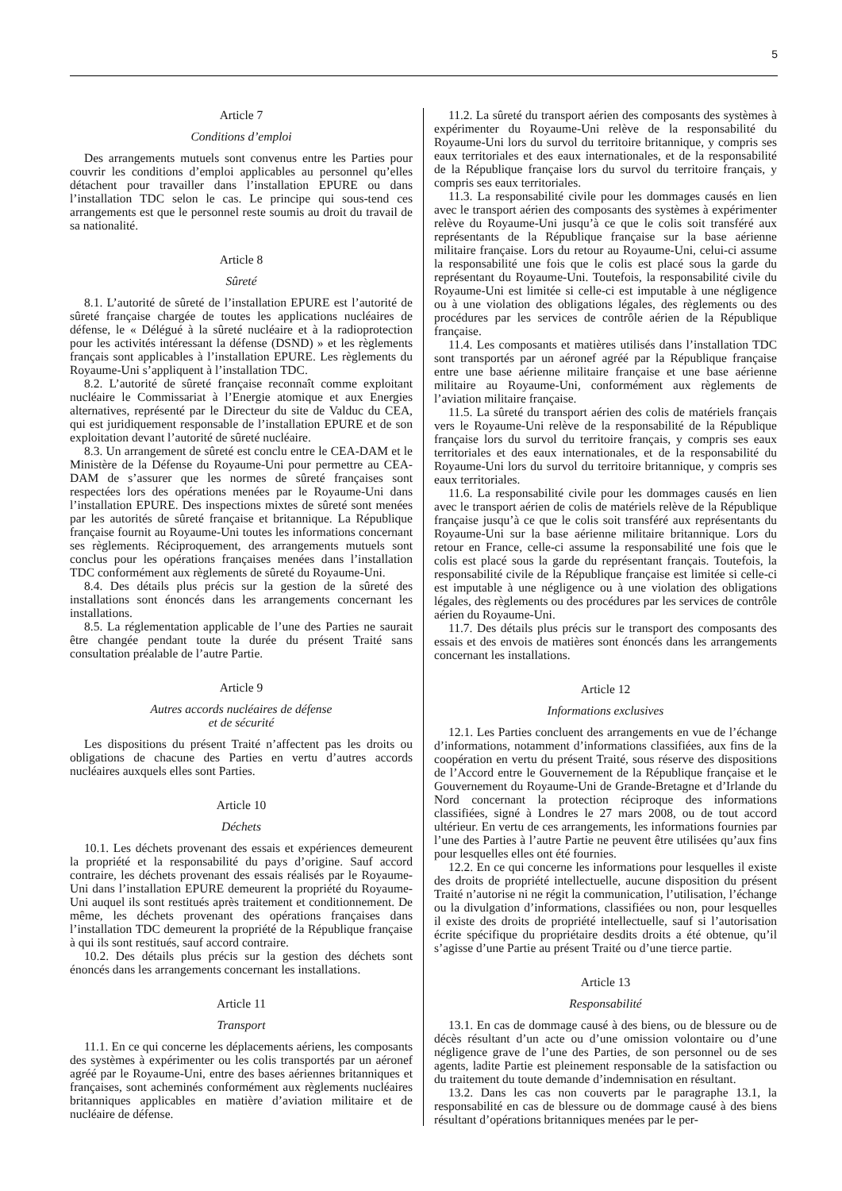5
Article 7
Conditions d’emploi
Des arrangements mutuels sont convenus entre les Parties pour couvrir les conditions d’emploi applicables au personnel qu’elles détachent pour travailler dans l’installation EPURE ou dans l’installation TDC selon le cas. Le principe qui sous-tend ces arrangements est que le personnel reste soumis au droit du travail de sa nationalité.
Article 8
Sûreté
8.1. L’autorité de sûreté de l’installation EPURE est l’autorité de sûreté française chargée de toutes les applications nucléaires de défense, le « Délégué à la sûreté nucléaire et à la radioprotection pour les activités intéressant la défense (DSND) » et les règlements français sont applicables à l’installation EPURE. Les règlements du Royaume-Uni s’appliquent à l’installation TDC.
8.2. L’autorité de sûreté française reconnaît comme exploitant nucléaire le Commissariat à l’Energie atomique et aux Energies alternatives, représenté par le Directeur du site de Valduc du CEA, qui est juridiquement responsable de l’installation EPURE et de son exploitation devant l’autorité de sûreté nucléaire.
8.3. Un arrangement de sûreté est conclu entre le CEA-DAM et le Ministère de la Défense du Royaume-Uni pour permettre au CEA-DAM de s’assurer que les normes de sûreté françaises sont respectées lors des opérations menées par le Royaume-Uni dans l’installation EPURE. Des inspections mixtes de sûreté sont menées par les autorités de sûreté française et britannique. La République française fournit au Royaume-Uni toutes les informations concernant ses règlements. Réciproquement, des arrangements mutuels sont conclus pour les opérations françaises menées dans l’installation TDC conformément aux règlements de sûreté du Royaume-Uni.
8.4. Des détails plus précis sur la gestion de la sûreté des installations sont énoncés dans les arrangements concernant les installations.
8.5. La réglementation applicable de l’une des Parties ne saurait être changée pendant toute la durée du présent Traité sans consultation préalable de l’autre Partie.
Article 9
Autres accords nucléaires de défense
et de sécurité
Les dispositions du présent Traité n’affectent pas les droits ou obligations de chacune des Parties en vertu d’autres accords nucléaires auxquels elles sont Parties.
Article 10
Déchets
10.1. Les déchets provenant des essais et expériences demeurent la propriété et la responsabilité du pays d’origine. Sauf accord contraire, les déchets provenant des essais réalisés par le Royaume-Uni dans l’installation EPURE demeurent la propriété du Royaume-Uni auquel ils sont restitués après traitement et conditionnement. De même, les déchets provenant des opérations françaises dans l’installation TDC demeurent la propriété de la République française à qui ils sont restitués, sauf accord contraire.
10.2. Des détails plus précis sur la gestion des déchets sont énoncés dans les arrangements concernant les installations.
Article 11
Transport
11.1. En ce qui concerne les déplacements aériens, les composants des systèmes à expérimenter ou les colis transportés par un aéronef agréé par le Royaume-Uni, entre des bases aériennes britanniques et françaises, sont acheminés conformément aux règlements nucléaires britanniques applicables en matière d’aviation militaire et de nucléaire de défense.
11.2. La sûreté du transport aérien des composants des systèmes à expérimenter du Royaume-Uni relève de la responsabilité du Royaume-Uni lors du survol du territoire britannique, y compris ses eaux territoriales et des eaux internationales, et de la responsabilité de la République française lors du survol du territoire français, y compris ses eaux territoriales.
11.3. La responsabilité civile pour les dommages causés en lien avec le transport aérien des composants des systèmes à expérimenter relève du Royaume-Uni jusqu’à ce que le colis soit transféré aux représentants de la République française sur la base aérienne militaire française. Lors du retour au Royaume-Uni, celui-ci assume la responsabilité une fois que le colis est placé sous la garde du représentant du Royaume-Uni. Toutefois, la responsabilité civile du Royaume-Uni est limitée si celle-ci est imputable à une négligence ou à une violation des obligations légales, des règlements ou des procédures par les services de contrôle aérien de la République française.
11.4. Les composants et matières utilisés dans l’installation TDC sont transportés par un aéronef agréé par la République française entre une base aérienne militaire française et une base aérienne militaire au Royaume-Uni, conformément aux règlements de l’aviation militaire française.
11.5. La sûreté du transport aérien des colis de matériels français vers le Royaume-Uni relève de la responsabilité de la République française lors du survol du territoire français, y compris ses eaux territoriales et des eaux internationales, et de la responsabilité du Royaume-Uni lors du survol du territoire britannique, y compris ses eaux territoriales.
11.6. La responsabilité civile pour les dommages causés en lien avec le transport aérien de colis de matériels relève de la République française jusqu’à ce que le colis soit transféré aux représentants du Royaume-Uni sur la base aérienne militaire britannique. Lors du retour en France, celle-ci assume la responsabilité une fois que le colis est placé sous la garde du représentant français. Toutefois, la responsabilité civile de la République française est limitée si celle-ci est imputable à une négligence ou à une violation des obligations légales, des règlements ou des procédures par les services de contrôle aérien du Royaume-Uni.
11.7. Des détails plus précis sur le transport des composants des essais et des envois de matières sont énoncés dans les arrangements concernant les installations.
Article 12
Informations exclusives
12.1. Les Parties concluent des arrangements en vue de l’échange d’informations, notamment d’informations classifiées, aux fins de la coopération en vertu du présent Traité, sous réserve des dispositions de l’Accord entre le Gouvernement de la République française et le Gouvernement du Royaume-Uni de Grande-Bretagne et d’Irlande du Nord concernant la protection réciproque des informations classifiées, signé à Londres le 27 mars 2008, ou de tout accord ultérieur. En vertu de ces arrangements, les informations fournies par l’une des Parties à l’autre Partie ne peuvent être utilisées qu’aux fins pour lesquelles elles ont été fournies.
12.2. En ce qui concerne les informations pour lesquelles il existe des droits de propriété intellectuelle, aucune disposition du présent Traité n’autorise ni ne régit la communication, l’utilisation, l’échange ou la divulgation d’informations, classifiées ou non, pour lesquelles il existe des droits de propriété intellectuelle, sauf si l’autorisation écrite spécifique du propriétaire desdits droits a été obtenue, qu’il s’agisse d’une Partie au présent Traité ou d’une tierce partie.
Article 13
Responsabilité
13.1. En cas de dommage causé à des biens, ou de blessure ou de décès résultant d’un acte ou d’une omission volontaire ou d’une négligence grave de l’une des Parties, de son personnel ou de ses agents, ladite Partie est pleinement responsable de la satisfaction ou du traitement du toute demande d’indemnisation en résultant.
13.2. Dans les cas non couverts par le paragraphe 13.1, la responsabilité en cas de blessure ou de dommage causé à des biens résultant d’opérations britanniques menées par le per-